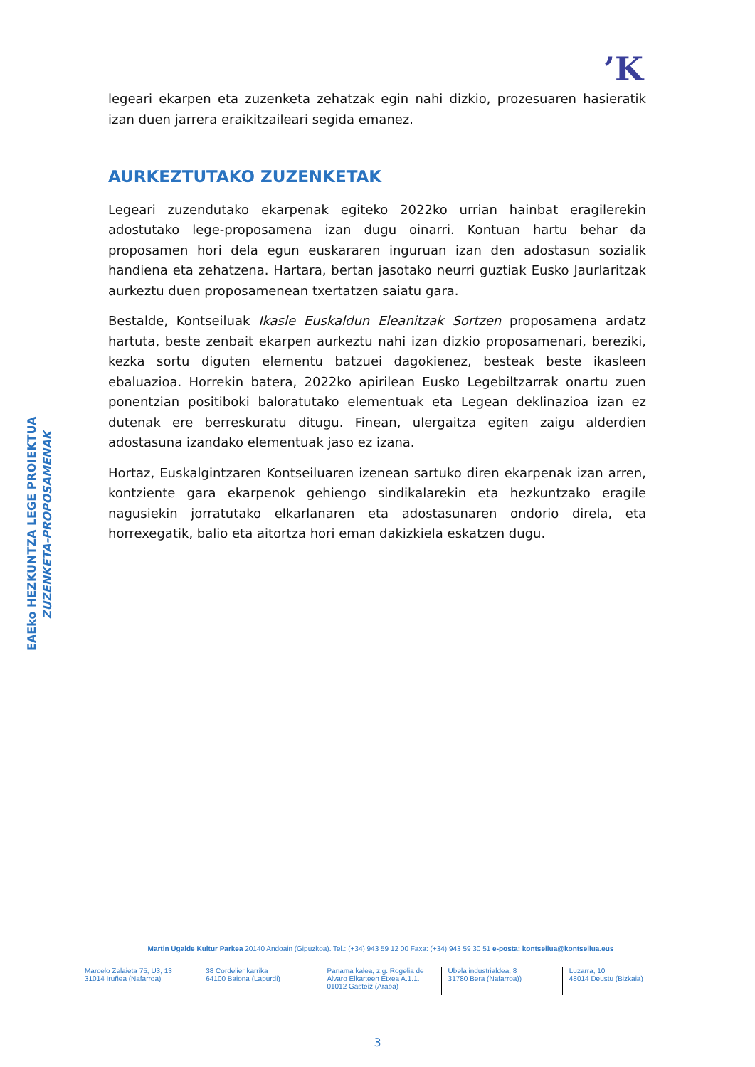’K
legeari ekarpen eta zuzenketa zehatzak egin nahi dizkio, prozesuaren hasieratik izan duen jarrera eraikitzaileari segida emanez.
AURKEZTUTAKO ZUZENKETAK
Legeari zuzendutako ekarpenak egiteko 2022ko urrian hainbat eragilerekin adostutako lege-proposamena izan dugu oinarri. Kontuan hartu behar da proposamen hori dela egun euskararen inguruan izan den adostasun sozialik handiena eta zehatzena. Hartara, bertan jasotako neurri guztiak Eusko Jaurlaritzak aurkeztu duen proposamenean txertatzen saiatu gara.
Bestalde, Kontseiluak Ikasle Euskaldun Eleanitzak Sortzen proposamena ardatz hartuta, beste zenbait ekarpen aurkeztu nahi izan dizkio proposamenari, bereziki, kezka sortu diguten elementu batzuei dagokienez, besteak beste ikasleen ebaluazioa. Horrekin batera, 2022ko apirilean Eusko Legebiltzarrak onartu zuen ponentzian positiboki baloratutako elementuak eta Legean deklinazioa izan ez dutenak ere berreskuratu ditugu. Finean, ulergaitza egiten zaigu alderdien adostasuna izandako elementuak jaso ez izana.
Hortaz, Euskalgintzaren Kontseiluaren izenean sartuko diren ekarpenak izan arren, kontziente gara ekarpenok gehiengo sindikalarekin eta hezkuntzako eragile nagusiekin jorratutako elkarlanaren eta adostasunaren ondorio direla, eta horrexegatik, balio eta aitortza hori eman dakizkiela eskatzen dugu.
EAEko HEZKUNTZA LEGE PROIEKTUA
ZUZENKETA-PROPOSAMENAK
Martin Ugalde Kultur Parkea 20140 Andoain (Gipuzkoa). Tel.: (+34) 943 59 12 00 Faxa: (+34) 943 59 30 51 e-posta: kontseilua@kontseilua.eus
Marcelo Zelaieta 75, U3, 13
31014 Iruñea (Nafarroa)
38 Cordelier karrika
64100 Baiona (Lapurdi)
Panama kalea, z.g. Rogelia de Alvaro Elkarteen Etxea A.1.1.
01012 Gasteiz (Araba)
Ubela industrialdea, 8
31780 Bera (Nafarroa))
Luzarra, 10
48014 Deustu (Bizkaia)
3